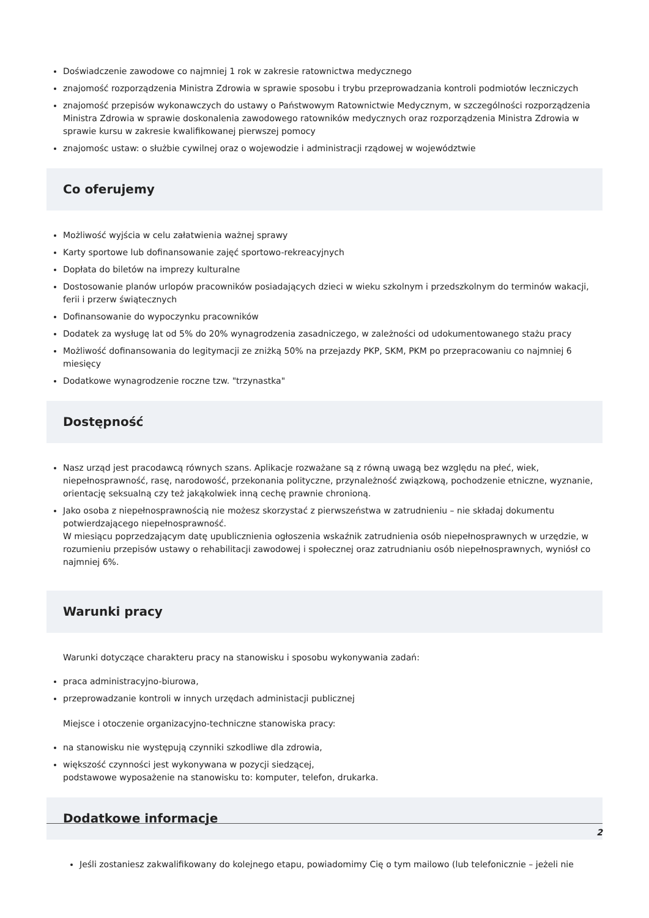Doświadczenie zawodowe co najmniej 1 rok w zakresie ratownictwa medycznego
znajomość rozporządzenia Ministra Zdrowia w sprawie sposobu i trybu przeprowadzania kontroli podmiotów leczniczych
znajomość przepisów wykonawczych do ustawy o Państwowym Ratownictwie Medycznym, w szczególności rozporządzenia Ministra Zdrowia w sprawie doskonalenia zawodowego ratowników medycznych oraz rozporządzenia Ministra Zdrowia w sprawie kursu w zakresie kwalifikowanej pierwszej pomocy
znajomośc ustaw: o służbie cywilnej oraz o wojewodzie i administracji rządowej w województwie
Co oferujemy
Możliwość wyjścia w celu załatwienia ważnej sprawy
Karty sportowe lub dofinansowanie zajęć sportowo-rekreacyjnych
Dopłata do biletów na imprezy kulturalne
Dostosowanie planów urlopów pracowników posiadających dzieci w wieku szkolnym i przedszkolnym do terminów wakacji, ferii i przerw świątecznych
Dofinansowanie do wypoczynku pracowników
Dodatek za wysługę lat od 5% do 20% wynagrodzenia zasadniczego, w zależności od udokumentowanego stażu pracy
Możliwość dofinansowania do legitymacji ze zniżką 50% na przejazdy PKP, SKM, PKM po przepracowaniu co najmniej 6 miesięcy
Dodatkowe wynagrodzenie roczne tzw. "trzynastka"
Dostępność
Nasz urząd jest pracodawcą równych szans. Aplikacje rozważane są z równą uwagą bez względu na płeć, wiek, niepełnosprawność, rasę, narodowość, przekonania polityczne, przynależność związkową, pochodzenie etniczne, wyznanie, orientację seksualną czy też jakąkolwiek inną cechę prawnie chronioną.
Jako osoba z niepełnosprawnością nie możesz skorzystać z pierwszeństwa w zatrudnieniu – nie składaj dokumentu potwierdzającego niepełnosprawność.
W miesiącu poprzedzającym datę upublicznienia ogłoszenia wskaźnik zatrudnienia osób niepełnosprawnych w urzędzie, w rozumieniu przepisów ustawy o rehabilitacji zawodowej i społecznej oraz zatrudnianiu osób niepełnosprawnych, wyniósł co najmniej 6%.
Warunki pracy
Warunki dotyczące charakteru pracy na stanowisku i sposobu wykonywania zadań:
praca administracyjno-biurowa,
przeprowadzanie kontroli w innych urzędach administacji publicznej
Miejsce i otoczenie organizacyjno-techniczne stanowiska pracy:
na stanowisku nie występują czynniki szkodliwe dla zdrowia,
większość czynności jest wykonywana w pozycji siedzącej,
podstawowe wyposażenie na stanowisku to: komputer, telefon, drukarka.
Dodatkowe informacje
Jeśli zostaniesz zakwalifikowany do kolejnego etapu, powiadomimy Cię o tym mailowo (lub telefonicznie – jeżeli nie
2